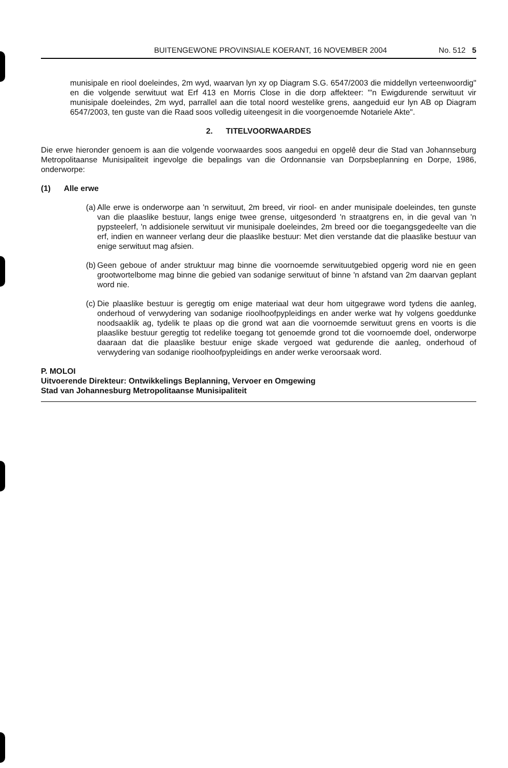BUITENGEWONE PROVINSIALE KOERANT, 16 NOVEMBER 2004 No. 512 5
munisipale en riool doeleindes, 2m wyd, waarvan lyn xy op Diagram S.G. 6547/2003 die middellyn verteenwoordig" en die volgende serwituut wat Erf 413 en Morris Close in die dorp affekteer: "'n Ewigdurende serwituut vir munisipale doeleindes, 2m wyd, parrallel aan die total noord westelike grens, aangeduid eur lyn AB op Diagram 6547/2003, ten guste van die Raad soos volledig uiteengesit in die voorgenoemde Notariele Akte".
2. TITELVOORWAARDES
Die erwe hieronder genoem is aan die volgende voorwaardes soos aangedui en opgelê deur die Stad van Johannseburg Metropolitaanse Munisipaliteit ingevolge die bepalings van die Ordonnansie van Dorpsbeplanning en Dorpe, 1986, onderworpe:
(1) Alle erwe
(a)
Alle erwe is onderworpe aan 'n serwituut, 2m breed, vir riool- en ander munisipale doeleindes, ten gunste van die plaaslike bestuur, langs enige twee grense, uitgesonderd 'n straatgrens en, in die geval van 'n pypsteelerf, 'n addisionele serwituut vir munisipale doeleindes, 2m breed oor die toegangsgedeelte van die erf, indien en wanneer verlang deur die plaaslike bestuur: Met dien verstande dat die plaaslike bestuur van enige serwituut mag afsien.
(b)
Geen geboue of ander struktuur mag binne die voornoemde serwituutgebied opgerig word nie en geen grootwortelbome mag binne die gebied van sodanige serwituut of binne 'n afstand van 2m daarvan geplant word nie.
(c)
Die plaaslike bestuur is geregtig om enige materiaal wat deur hom uitgegrawe word tydens die aanleg, onderhoud of verwydering van sodanige rioolhoofpypleidings en ander werke wat hy volgens goeddunke noodsaaklik ag, tydelik te plaas op die grond wat aan die voornoemde serwituut grens en voorts is die plaaslike bestuur geregtig tot redelike toegang tot genoemde grond tot die voornoemde doel, onderworpe daaraan dat die plaaslike bestuur enige skade vergoed wat gedurende die aanleg, onderhoud of verwydering van sodanige rioolhoofpypleidings en ander werke veroorsaak word.
P. MOLOI
Uitvoerende Direkteur: Ontwikkelings Beplanning, Vervoer en Omgewing
Stad van Johannesburg Metropolitaanse Munisipaliteit